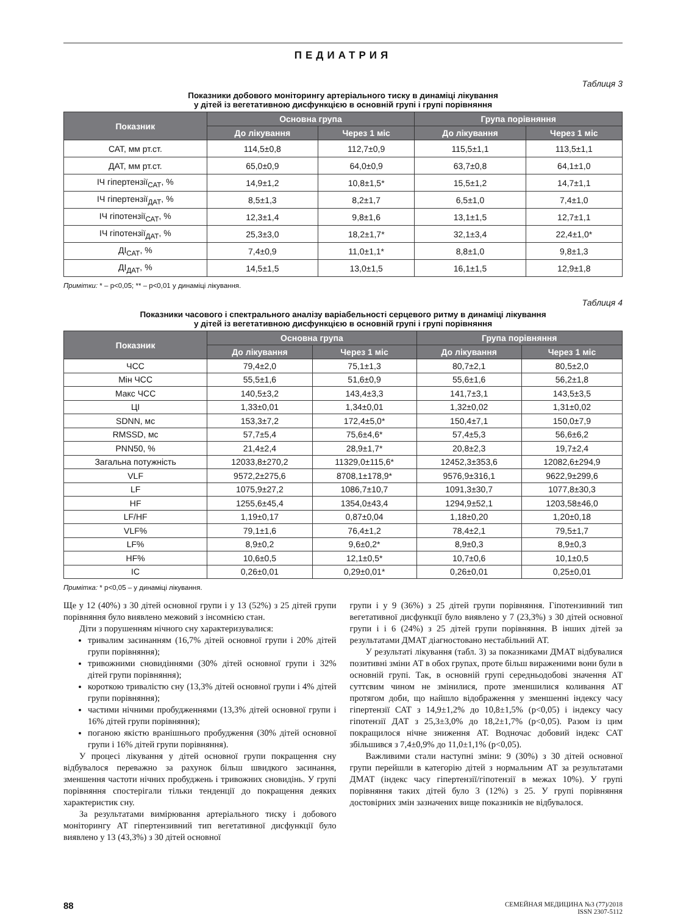ПЕДИАТРИЯ
Таблиця 3
Показники добового моніторингу артеріального тиску в динаміці лікування
у дітей із вегетативною дисфункцією в основній групі і групі порівняння
| Показник | Основна група | | Група порівняння | |
| --- | --- | --- | --- | --- |
| | До лікування | Через 1 міс | До лікування | Через 1 міс |
| САТ, мм рт.ст. | 114,5±0,8 | 112,7±0,9 | 115,5±1,1 | 113,5±1,1 |
| ДАТ, мм рт.ст. | 65,0±0,9 | 64,0±0,9 | 63,7±0,8 | 64,1±1,0 |
| ІЧ гіпертензії<sub>САТ</sub>, % | 14,9±1,2 | 10,8±1,5* | 15,5±1,2 | 14,7±1,1 |
| ІЧ гіпертензії<sub>ДАТ</sub>, % | 8,5±1,3 | 8,2±1,7 | 6,5±1,0 | 7,4±1,0 |
| ІЧ гіпотензії<sub>САТ</sub>, % | 12,3±1,4 | 9,8±1,6 | 13,1±1,5 | 12,7±1,1 |
| ІЧ гіпотензії<sub>ДАТ</sub>, % | 25,3±3,0 | 18,2±1,7* | 32,1±3,4 | 22,4±1,0* |
| ДІ<sub>САТ</sub>, % | 7,4±0,9 | 11,0±1,1* | 8,8±1,0 | 9,8±1,3 |
| ДІ<sub>ДАТ</sub>, % | 14,5±1,5 | 13,0±1,5 | 16,1±1,5 | 12,9±1,8 |
Примітки: * – p<0,05; ** – p<0,01 у динаміці лікування.
Таблиця 4
Показники часового і спектрального аналізу варіабельності серцевого ритму в динаміці лікування
у дітей із вегетативною дисфункцією в основній групі і групі порівняння
| Показник | Основна група | | Група порівняння | |
| --- | --- | --- | --- | --- |
| | До лікування | Через 1 міс | До лікування | Через 1 міс |
| ЧСС | 79,4±2,0 | 75,1±1,3 | 80,7±2,1 | 80,5±2,0 |
| Мін ЧСС | 55,5±1,6 | 51,6±0,9 | 55,6±1,6 | 56,2±1,8 |
| Макс ЧСС | 140,5±3,2 | 143,4±3,3 | 141,7±3,1 | 143,5±3,5 |
| ЦІ | 1,33±0,01 | 1,34±0,01 | 1,32±0,02 | 1,31±0,02 |
| SDNN, мс | 153,3±7,2 | 172,4±5,0* | 150,4±7,1 | 150,0±7,9 |
| RMSSD, мс | 57,7±5,4 | 75,6±4,6* | 57,4±5,3 | 56,6±6,2 |
| PNN50, % | 21,4±2,4 | 28,9±1,7* | 20,8±2,3 | 19,7±2,4 |
| Загальна потужність | 12033,8±270,2 | 11329,0±115,6* | 12452,3±353,6 | 12082,6±294,9 |
| VLF | 9572,2±275,6 | 8708,1±178,9* | 9576,9±316,1 | 9622,9±299,6 |
| LF | 1075,9±27,2 | 1086,7±10,7 | 1091,3±30,7 | 1077,8±30,3 |
| HF | 1255,6±45,4 | 1354,0±43,4 | 1294,9±52,1 | 1203,58±46,0 |
| LF/HF | 1,19±0,17 | 0,87±0,04 | 1,18±0,20 | 1,20±0,18 |
| VLF% | 79,1±1,6 | 76,4±1,2 | 78,4±2,1 | 79,5±1,7 |
| LF% | 8,9±0,2 | 9,6±0,2* | 8,9±0,3 | 8,9±0,3 |
| HF% | 10,6±0,5 | 12,1±0,5* | 10,7±0,6 | 10,1±0,5 |
| ІС | 0,26±0,01 | 0,29±0,01* | 0,26±0,01 | 0,25±0,01 |
Примітка: * p<0,05 – у динаміці лікування.
Ще у 12 (40%) з 30 дітей основної групи і у 13 (52%) з 25 дітей групи порівняння було виявлено межовий з інсомнією стан.
Діти з порушенням нічного сну характеризувалися:
тривалим засинанням (16,7% дітей основної групи і 20% дітей групи порівняння);
тривожними сновидіннями (30% дітей основної групи і 32% дітей групи порівняння);
короткою тривалістю сну (13,3% дітей основної групи і 4% дітей групи порівняння);
частими нічними пробудженнями (13,3% дітей основної групи і 16% дітей групи порівняння);
поганою якістю вранішнього пробудження (30% дітей основної групи і 16% дітей групи порівняння).
У процесі лікування у дітей основної групи покращення сну відбувалося переважно за рахунок більш швидкого засинання, зменшення частоти нічних пробуджень і тривожних сновидінь. У групі порівняння спостерігали тільки тенденції до покращення деяких характеристик сну.
За результатами вимірювання артеріального тиску і добового моніторингу АТ гіпертензивний тип вегетативної дисфункції було виявлено у 13 (43,3%) з 30 дітей основної
групи і у 9 (36%) з 25 дітей групи порівняння. Гіпотензивний тип вегетативної дисфункції було виявлено у 7 (23,3%) з 30 дітей основної групи і і 6 (24%) з 25 дітей групи порівняння. В інших дітей за результатами ДМАТ діагностовано нестабільний АТ.
У результаті лікування (табл. 3) за показниками ДМАТ відбувалися позитивні зміни АТ в обох групах, проте більш вираженими вони були в основній групі. Так, в основній групі середньодобові значення АТ суттєвим чином не змінилися, проте зменшилися коливання АТ протягом доби, що найшло відображення у зменшенні індексу часу гіпертензії САТ з 14,9±1,2% до 10,8±1,5% (p<0,05) і індексу часу гіпотензії ДАТ з 25,3±3,0% до 18,2±1,7% (p<0,05). Разом із цим покращилося нічне зниження АТ. Водночас добовий індекс САТ збільшився з 7,4±0,9% до 11,0±1,1% (p<0,05).
Важливими стали наступні зміни: 9 (30%) з 30 дітей основної групи перейшли в категорію дітей з нормальним АТ за результатами ДМАТ (індекс часу гіпертензії/гіпотензії в межах 10%). У групі порівняння таких дітей було 3 (12%) з 25. У групі порівняння достовірних змін зазначених вище показників не відбувалося.
88
СЕМЕЙНАЯ МЕДИЦИНА №3 (77)/2018
ISSN 2307-5112